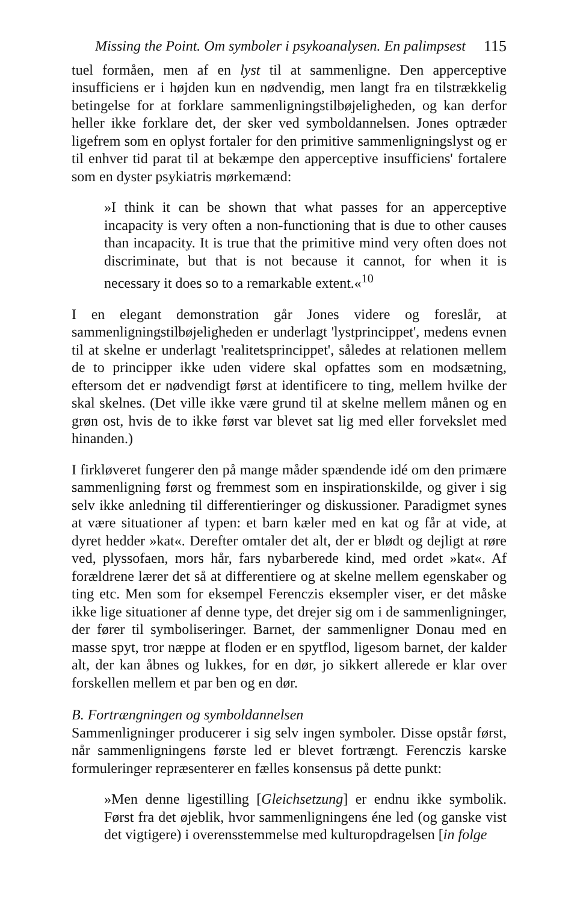Missing the Point. Om symboler i psykoanalysen. En palimpsest 115
tuel formåen, men af en lyst til at sammenligne. Den apperceptive insufficiens er i højden kun en nødvendig, men langt fra en tilstrækkelig betingelse for at forklare sammenligningstilbøjeligheden, og kan derfor heller ikke forklare det, der sker ved symboldannelsen. Jones optræder ligefrem som en oplyst fortaler for den primitive sammenligningslyst og er til enhver tid parat til at bekæmpe den apperceptive insufficiens' fortalere som en dyster psykiatris mørkemænd:
»I think it can be shown that what passes for an apperceptive incapacity is very often a non-functioning that is due to other causes than incapacity. It is true that the primitive mind very often does not discriminate, but that is not because it cannot, for when it is necessary it does so to a remarkable extent.«<sup>10</sup>
I en elegant demonstration går Jones videre og foreslår, at sammenligningstilbøjeligheden er underlagt 'lystprincippet', medens evnen til at skelne er underlagt 'realitetsprincippet', således at relationen mellem de to principper ikke uden videre skal opfattes som en modsætning, eftersom det er nødvendigt først at identificere to ting, mellem hvilke der skal skelnes. (Det ville ikke være grund til at skelne mellem månen og en grøn ost, hvis de to ikke først var blevet sat lig med eller forvekslet med hinanden.)
I firkløveret fungerer den på mange måder spændende idé om den primære sammenligning først og fremmest som en inspirationskilde, og giver i sig selv ikke anledning til differentieringer og diskussioner. Paradigmet synes at være situationer af typen: et barn kæler med en kat og får at vide, at dyret hedder »kat«. Derefter omtaler det alt, der er blødt og dejligt at røre ved, plyssofaen, mors hår, fars nybarberede kind, med ordet »kat«. Af forældrene lærer det så at differentiere og at skelne mellem egenskaber og ting etc. Men som for eksempel Ferenczis eksempler viser, er det måske ikke lige situationer af denne type, det drejer sig om i de sammenligninger, der fører til symboliseringer. Barnet, der sammenligner Donau med en masse spyt, tror næppe at floden er en spytflod, ligesom barnet, der kalder alt, der kan åbnes og lukkes, for en dør, jo sikkert allerede er klar over forskellen mellem et par ben og en dør.
B. Fortrængningen og symboldannelsen
Sammenligninger producerer i sig selv ingen symboler. Disse opstår først, når sammenligningens første led er blevet fortrængt. Ferenczis karske formuleringer repræsenterer en fælles konsensus på dette punkt:
»Men denne ligestilling [Gleichsetzung] er endnu ikke symbolik. Først fra det øjeblik, hvor sammenligningens éne led (og ganske vist det vigtigere) i overensstemmelse med kulturopdragelsen [in folge